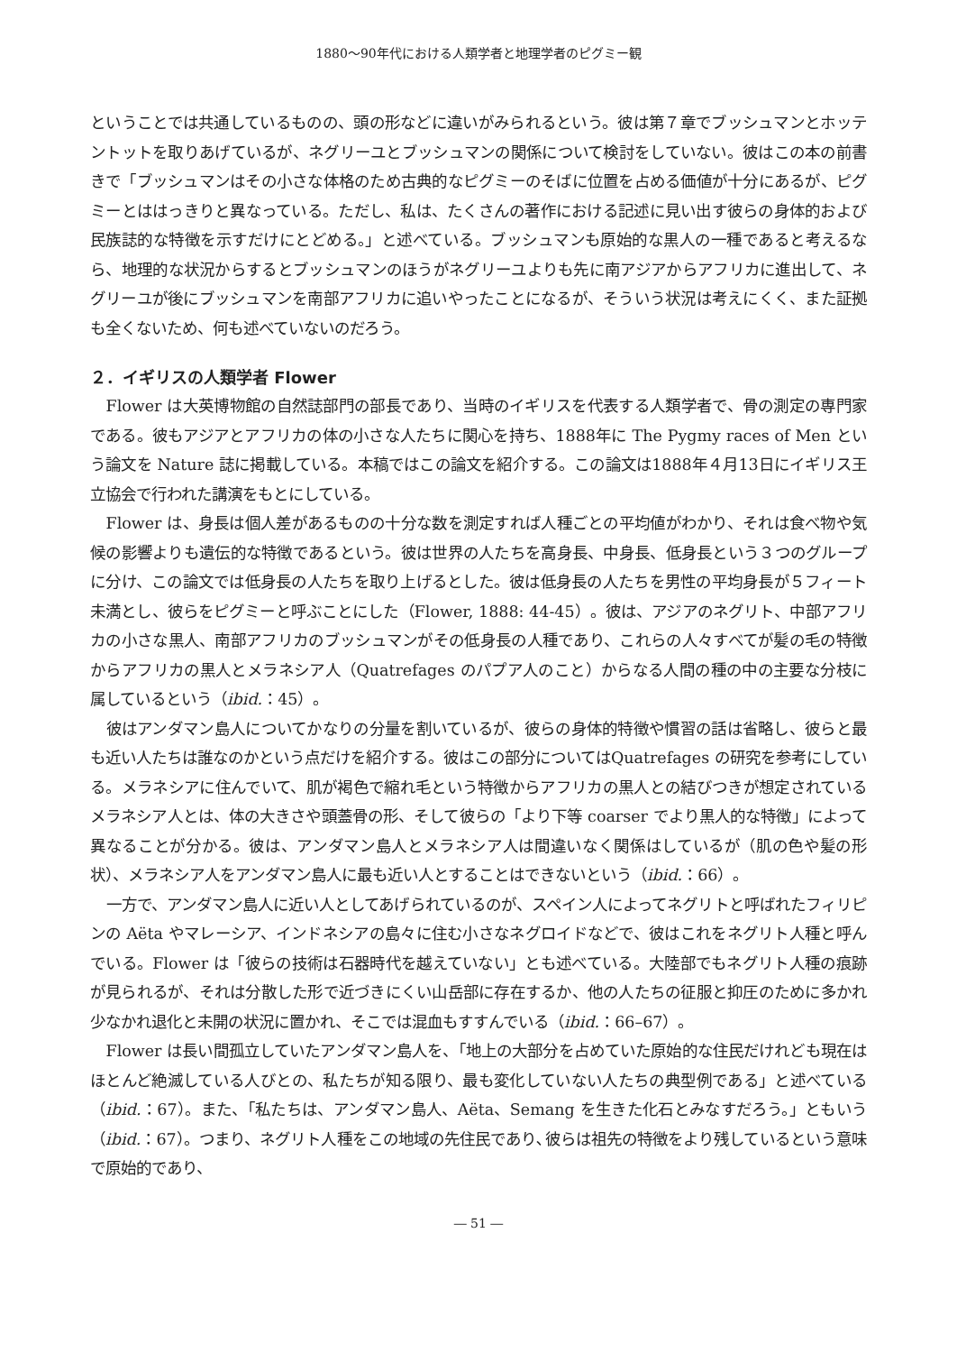1880～90年代における人類学者と地理学者のピグミー観
ということでは共通しているものの、頭の形などに違いがみられるという。彼は第７章でブッシュマンとホッテントットを取りあげているが、ネグリーユとブッシュマンの関係について検討をしていない。彼はこの本の前書きで「ブッシュマンはその小さな体格のため古典的なピグミーのそばに位置を占める価値が十分にあるが、ピグミーとははっきりと異なっている。ただし、私は、たくさんの著作における記述に見い出す彼らの身体的および民族誌的な特徴を示すだけにとどめる。」と述べている。ブッシュマンも原始的な黒人の一種であると考えるなら、地理的な状況からするとブッシュマンのほうがネグリーユよりも先に南アジアからアフリカに進出して、ネグリーユが後にブッシュマンを南部アフリカに追いやったことになるが、そういう状況は考えにくく、また証拠も全くないため、何も述べていないのだろう。
２．イギリスの人類学者 Flower
Flower は大英博物館の自然誌部門の部長であり、当時のイギリスを代表する人類学者で、骨の測定の専門家である。彼もアジアとアフリカの体の小さな人たちに関心を持ち、1888年に The Pygmy races of Men という論文を Nature 誌に掲載している。本稿ではこの論文を紹介する。この論文は1888年４月13日にイギリス王立協会で行われた講演をもとにしている。
Flower は、身長は個人差があるものの十分な数を測定すれば人種ごとの平均値がわかり、それは食べ物や気候の影響よりも遺伝的な特徴であるという。彼は世界の人たちを高身長、中身長、低身長という３つのグループに分け、この論文では低身長の人たちを取り上げるとした。彼は低身長の人たちを男性の平均身長が５フィート未満とし、彼らをピグミーと呼ぶことにした（Flower, 1888: 44-45）。彼は、アジアのネグリト、中部アフリカの小さな黒人、南部アフリカのブッシュマンがその低身長の人種であり、これらの人々すべてが髪の毛の特徴からアフリカの黒人とメラネシア人（Quatrefages のパプア人のこと）からなる人間の種の中の主要な分枝に属しているという（ibid.：45）。
彼はアンダマン島人についてかなりの分量を割いているが、彼らの身体的特徴や慣習の話は省略し、彼らと最も近い人たちは誰なのかという点だけを紹介する。彼はこの部分についてはQuatrefages の研究を参考にしている。メラネシアに住んでいて、肌が褐色で縮れ毛という特徴からアフリカの黒人との結びつきが想定されているメラネシア人とは、体の大きさや頭蓋骨の形、そして彼らの「より下等 coarser でより黒人的な特徴」によって異なることが分かる。彼は、アンダマン島人とメラネシア人は間違いなく関係はしているが（肌の色や髪の形状）、メラネシア人をアンダマン島人に最も近い人とすることはできないという（ibid.：66）。
一方で、アンダマン島人に近い人としてあげられているのが、スペイン人によってネグリトと呼ばれたフィリピンの Aëta やマレーシア、インドネシアの島々に住む小さなネグロイドなどで、彼はこれをネグリト人種と呼んでいる。Flower は「彼らの技術は石器時代を越えていない」とも述べている。大陸部でもネグリト人種の痕跡が見られるが、それは分散した形で近づきにくい山岳部に存在するか、他の人たちの征服と抑圧のために多かれ少なかれ退化と未開の状況に置かれ、そこでは混血もすすんでいる（ibid.：66–67）。
Flower は長い間孤立していたアンダマン島人を、「地上の大部分を占めていた原始的な住民だけれども現在はほとんど絶滅している人びとの、私たちが知る限り、最も変化していない人たちの典型例である」と述べている（ibid.：67）。また、「私たちは、アンダマン島人、Aëta、Semang を生きた化石とみなすだろう。」ともいう（ibid.：67）。つまり、ネグリト人種をこの地域の先住民であり､彼らは祖先の特徴をより残しているという意味で原始的であり、
― 51 ―